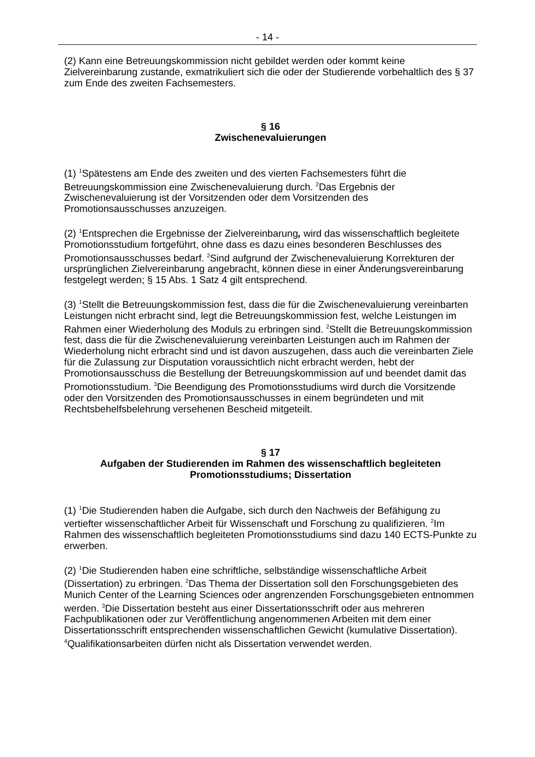- 14 -
(2) Kann eine Betreuungskommission nicht gebildet werden oder kommt keine Zielvereinbarung zustande, exmatrikuliert sich die oder der Studierende vorbehaltlich des § 37 zum Ende des zweiten Fachsemesters.
§ 16
Zwischenevaluierungen
(1) <sup>1</sup>Spätestens am Ende des zweiten und des vierten Fachsemesters führt die Betreuungskommission eine Zwischenevaluierung durch. <sup>2</sup>Das Ergebnis der Zwischenevaluierung ist der Vorsitzenden oder dem Vorsitzenden des Promotionsausschusses anzuzeigen.
(2) <sup>1</sup>Entsprechen die Ergebnisse der Zielvereinbarung, wird das wissenschaftlich begleitete Promotionsstudium fortgeführt, ohne dass es dazu eines besonderen Beschlusses des Promotionsausschusses bedarf. <sup>2</sup>Sind aufgrund der Zwischenevaluierung Korrekturen der ursprünglichen Zielvereinbarung angebracht, können diese in einer Änderungsvereinbarung festgelegt werden; § 15 Abs. 1 Satz 4 gilt entsprechend.
(3) <sup>1</sup>Stellt die Betreuungskommission fest, dass die für die Zwischenevaluierung vereinbarten Leistungen nicht erbracht sind, legt die Betreuungskommission fest, welche Leistungen im Rahmen einer Wiederholung des Moduls zu erbringen sind. <sup>2</sup>Stellt die Betreuungskommission fest, dass die für die Zwischenevaluierung vereinbarten Leistungen auch im Rahmen der Wiederholung nicht erbracht sind und ist davon auszugehen, dass auch die vereinbarten Ziele für die Zulassung zur Disputation voraussichtlich nicht erbracht werden, hebt der Promotionsausschuss die Bestellung der Betreuungskommission auf und beendet damit das Promotionsstudium. <sup>3</sup>Die Beendigung des Promotionsstudiums wird durch die Vorsitzende oder den Vorsitzenden des Promotionsausschusses in einem begründeten und mit Rechtsbehelfsbelehrung versehenen Bescheid mitgeteilt.
§ 17
Aufgaben der Studierenden im Rahmen des wissenschaftlich begleiteten Promotionsstudiums; Dissertation
(1) <sup>1</sup>Die Studierenden haben die Aufgabe, sich durch den Nachweis der Befähigung zu vertiefter wissenschaftlicher Arbeit für Wissenschaft und Forschung zu qualifizieren. <sup>2</sup>Im Rahmen des wissenschaftlich begleiteten Promotionsstudiums sind dazu 140 ECTS-Punkte zu erwerben.
(2) <sup>1</sup>Die Studierenden haben eine schriftliche, selbständige wissenschaftliche Arbeit (Dissertation) zu erbringen. <sup>2</sup>Das Thema der Dissertation soll den Forschungsgebieten des Munich Center of the Learning Sciences oder angrenzenden Forschungsgebieten entnommen werden. <sup>3</sup>Die Dissertation besteht aus einer Dissertationsschrift oder aus mehreren Fachpublikationen oder zur Veröffentlichung angenommenen Arbeiten mit dem einer Dissertationsschrift entsprechenden wissenschaftlichen Gewicht (kumulative Dissertation). <sup>4</sup>Qualifikationsarbeiten dürfen nicht als Dissertation verwendet werden.